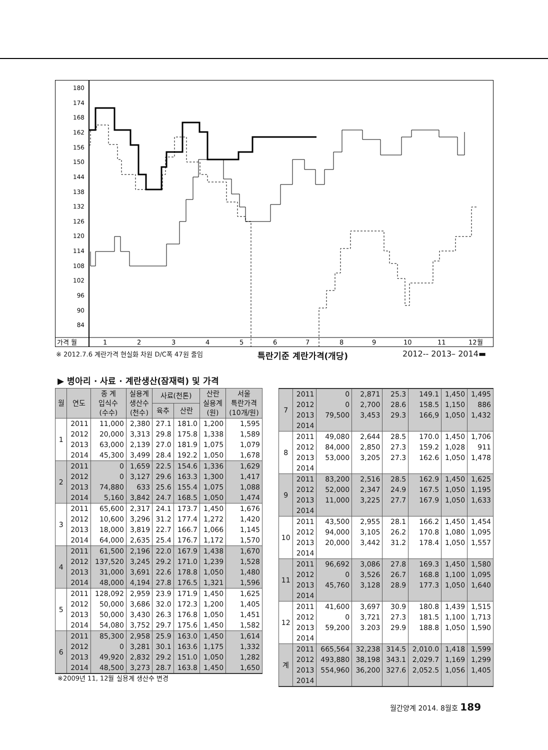180
174
168
162
156
150
144
138
132
126
120
114
108
102
96
90
84
가격 월
1
2
3
4
5
6
7
8
9
10
11
12월
※ 2012.7.6 계란가격 현실화 차원 D/C폭 47원 줄임 특란기준 계란가격(개당) 2012-- 2013– 2014▬
▶ 병아리 · 사료 · 계란생산(잠재력) 및 가격
| 월 | 연도 | 종 계 입식수 (수수) | 실용계 생산수 (천수) | 사료(천톤) | | 산란 실용계 (원) | 서울 특란가격 (10개/원) |
| --- | --- | --- | --- | --- | --- | --- | --- |
| | | | | 육추 | 산란 | | |
| 1 | 2011 | 11,000 | 2,380 | 27.1 | 181.0 | 1,200 | 1,595 |
| | 2012 | 20,000 | 3,313 | 29.8 | 175.8 | 1,338 | 1,589 |
| | 2013 | 63,000 | 2,139 | 27.0 | 181.9 | 1,075 | 1,079 |
| | 2014 | 45,300 | 3,499 | 28.4 | 192.2 | 1,050 | 1,678 |
| 2 | 2011 | 0 | 1,659 | 22.5 | 154.6 | 1,336 | 1,629 |
| | 2012 | 0 | 3,127 | 29.6 | 163.3 | 1,300 | 1,417 |
| | 2013 | 74,880 | 633 | 25.6 | 155.4 | 1,075 | 1,088 |
| | 2014 | 5,160 | 3,842 | 24.7 | 168.5 | 1,050 | 1,474 |
| 3 | 2011 | 65,600 | 2,317 | 24.1 | 173.7 | 1,450 | 1,676 |
| | 2012 | 10,600 | 3,296 | 31.2 | 177.4 | 1,272 | 1,420 |
| | 2013 | 18,000 | 3,819 | 22.7 | 166.7 | 1,066 | 1,145 |
| | 2014 | 64,000 | 2,635 | 25.4 | 176.7 | 1,172 | 1,570 |
| 4 | 2011 | 61,500 | 2,196 | 22.0 | 167.9 | 1,438 | 1,670 |
| | 2012 | 137,520 | 3,245 | 29.2 | 171.0 | 1,239 | 1,528 |
| | 2013 | 31,000 | 3,691 | 22.6 | 178.8 | 1,050 | 1,480 |
| | 2014 | 48,000 | 4,194 | 27.8 | 176.5 | 1,321 | 1,596 |
| 5 | 2011 | 128,092 | 2,959 | 23.9 | 171.9 | 1,450 | 1,625 |
| | 2012 | 50,000 | 3,686 | 32.0 | 172.3 | 1,200 | 1,405 |
| | 2013 | 50,000 | 3,430 | 26.3 | 176.8 | 1,050 | 1,451 |
| | 2014 | 54,080 | 3,752 | 29.7 | 175.6 | 1,450 | 1,582 |
| 6 | 2011 | 85,300 | 2,958 | 25.9 | 163.0 | 1,450 | 1,614 |
| | 2012 | 0 | 3,281 | 30.1 | 163.6 | 1,175 | 1,332 |
| | 2013 | 49,920 | 2,832 | 29.2 | 151.0 | 1,050 | 1,282 |
| | 2014 | 48,500 | 3,273 | 28.7 | 163.8 | 1,450 | 1,650 |
| 7 | 2011 | 0 | 2,871 | 25.3 | 149.1 | 1,450 | 1,495 |
| | 2012 | 0 | 2,700 | 28.6 | 158.5 | 1,150 | 886 |
| | 2013 | 79,500 | 3,453 | 29.3 | 166,9 | 1,050 | 1,432 |
| | 2014 | | | | | | |
| 8 | 2011 | 49,080 | 2,644 | 28.5 | 170.0 | 1,450 | 1,706 |
| | 2012 | 84,000 | 2,850 | 27.3 | 159.2 | 1,028 | 911 |
| | 2013 | 53,000 | 3,205 | 27.3 | 162.6 | 1,050 | 1,478 |
| | 2014 | | | | | | |
| 9 | 2011 | 83,200 | 2,516 | 28.5 | 162.9 | 1,450 | 1,625 |
| | 2012 | 52,000 | 2,347 | 24.9 | 167.5 | 1,050 | 1,195 |
| | 2013 | 11,000 | 3,225 | 27.7 | 167.9 | 1,050 | 1,633 |
| | 2014 | | | | | | |
| 10 | 2011 | 43,500 | 2,955 | 28.1 | 166.2 | 1,450 | 1,454 |
| | 2012 | 94,000 | 3,105 | 26.2 | 170.8 | 1,080 | 1,095 |
| | 2013 | 20,000 | 3,442 | 31.2 | 178.4 | 1,050 | 1,557 |
| | 2014 | | | | | | |
| 11 | 2011 | 96,692 | 3,086 | 27.8 | 169.3 | 1,450 | 1,580 |
| | 2012 | 0 | 3,526 | 26.7 | 168.8 | 1,100 | 1,095 |
| | 2013 | 45,760 | 3,128 | 28.9 | 177.3 | 1,050 | 1,640 |
| | 2014 | | | | | | |
| 12 | 2011 | 41,600 | 3,697 | 30.9 | 180.8 | 1,439 | 1,515 |
| | 2012 | 0 | 3,721 | 27.3 | 181.5 | 1,100 | 1,713 |
| | 2013 | 59,200 | 3.203 | 29.9 | 188.8 | 1,050 | 1,590 |
| | 2014 | | | | | | |
| 계 | 2011 | 665,564 | 32,238 | 314.5 | 2,010.0 | 1,418 | 1,599 |
| | 2012 | 493,880 | 38,198 | 343.1 | 2,029.7 | 1,169 | 1,299 |
| | 2013 | 554,960 | 36,200 | 327.6 | 2,052.5 | 1,056 | 1,405 |
| | 2014 | | | | | | |
※2009년 11, 12월 실용계 생산수 변경
월간양계 2014. 8월호 189